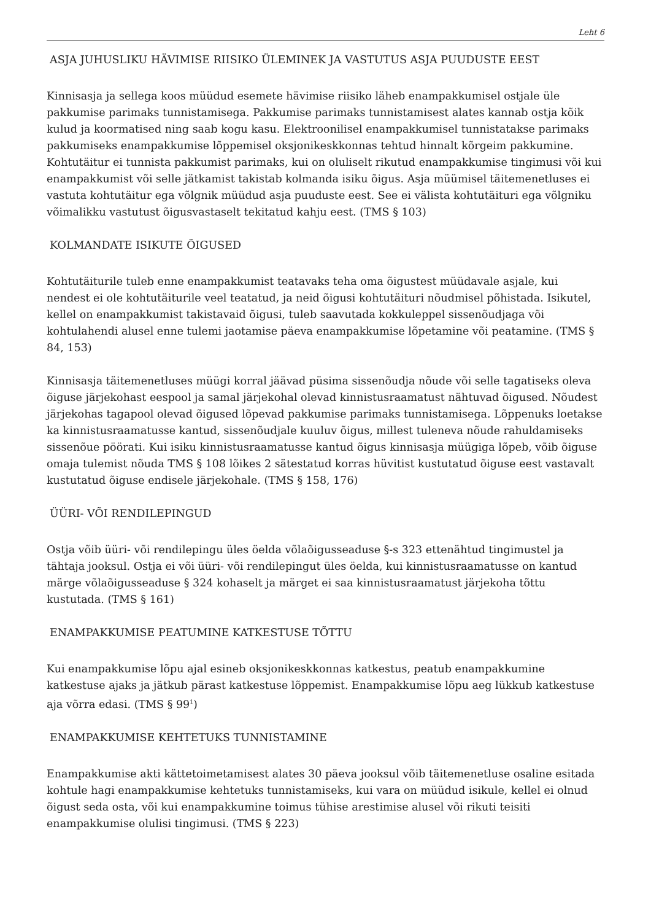Leht 6
ASJA JUHUSLIKU HÄVIMISE RIISIKO ÜLEMINEK JA VASTUTUS ASJA PUUDUSTE EEST
Kinnisasja ja sellega koos müüdud esemete hävimise riisiko läheb enampakkumisel ostjale üle pakkumise parimaks tunnistamisega. Pakkumise parimaks tunnistamisest alates kannab ostja kõik kulud ja koormatised ning saab kogu kasu. Elektroonilisel enampakkumisel tunnistatakse parimaks pakkumiseks enampakkumise lõppemisel oksjonikeskkonnas tehtud hinnalt kõrgeim pakkumine. Kohtutäitur ei tunnista pakkumist parimaks, kui on oluliselt rikutud enampakkumise tingimusi või kui enampakkumist või selle jätkamist takistab kolmanda isiku õigus. Asja müümisel täitemenetluses ei vastuta kohtutäitur ega võlgnik müüdud asja puuduste eest. See ei välista kohtutäituri ega võlgniku võimalikku vastutust õigusvastaselt tekitatud kahju eest. (TMS § 103)
KOLMANDATE ISIKUTE ÕIGUSED
Kohtutäiturile tuleb enne enampakkumist teatavaks teha oma õigustest müüdavale asjale, kui nendest ei ole kohtutäiturile veel teatatud, ja neid õigusi kohtutäituri nõudmisel põhistada. Isikutel, kellel on enampakkumist takistavaid õigusi, tuleb saavutada kokkuleppel sissenõudjaga või kohtulahendi alusel enne tulemi jaotamise päeva enampakkumise lõpetamine või peatamine. (TMS § 84, 153)
Kinnisasja täitemenetluses müügi korral jäävad püsima sissenõudja nõude või selle tagatiseks oleva õiguse järjekohast eespool ja samal järjekohal olevad kinnistusraamatust nähtuvad õigused. Nõudest järjekohas tagapool olevad õigused lõpevad pakkumise parimaks tunnistamisega. Lõppenuks loetakse ka kinnistusraamatusse kantud, sissenõudjale kuuluv õigus, millest tuleneva nõude rahuldamiseks sissenõue pöörati. Kui isiku kinnistusraamatusse kantud õigus kinnisasja müügiga lõpeb, võib õiguse omaja tulemist nõuda TMS § 108 lõikes 2 sätestatud korras hüvitist kustutatud õiguse eest vastavalt kustutatud õiguse endisele järjekohale. (TMS § 158, 176)
ÜÜRI- VÕI RENDILEPINGUD
Ostja võib üüri- või rendilepingu üles öelda võlaõigusseaduse §-s 323 ettenähtud tingimustel ja tähtaja jooksul. Ostja ei või üüri- või rendilepingut üles öelda, kui kinnistusraamatusse on kantud märge võlaõigusseaduse § 324 kohaselt ja märget ei saa kinnistusraamatust järjekoha tõttu kustutada. (TMS § 161)
ENAMPAKKUMISE PEATUMINE KATKESTUSE TÕTTU
Kui enampakkumise lõpu ajal esineb oksjonikeskkonnas katkestus, peatub enampakkumine katkestuse ajaks ja jätkub pärast katkestuse lõppemist. Enampakkumise lõpu aeg lükkub katkestuse aja võrra edasi. (TMS § 99<sup>1</sup>)
ENAMPAKKUMISE KEHTETUKS TUNNISTAMINE
Enampakkumise akti kättetoimetamisest alates 30 päeva jooksul võib täitemenetluse osaline esitada kohtule hagi enampakkumise kehtetuks tunnistamiseks, kui vara on müüdud isikule, kellel ei olnud õigust seda osta, või kui enampakkumine toimus tühise arestimise alusel või rikuti teisiti enampakkumise olulisi tingimusi. (TMS § 223)